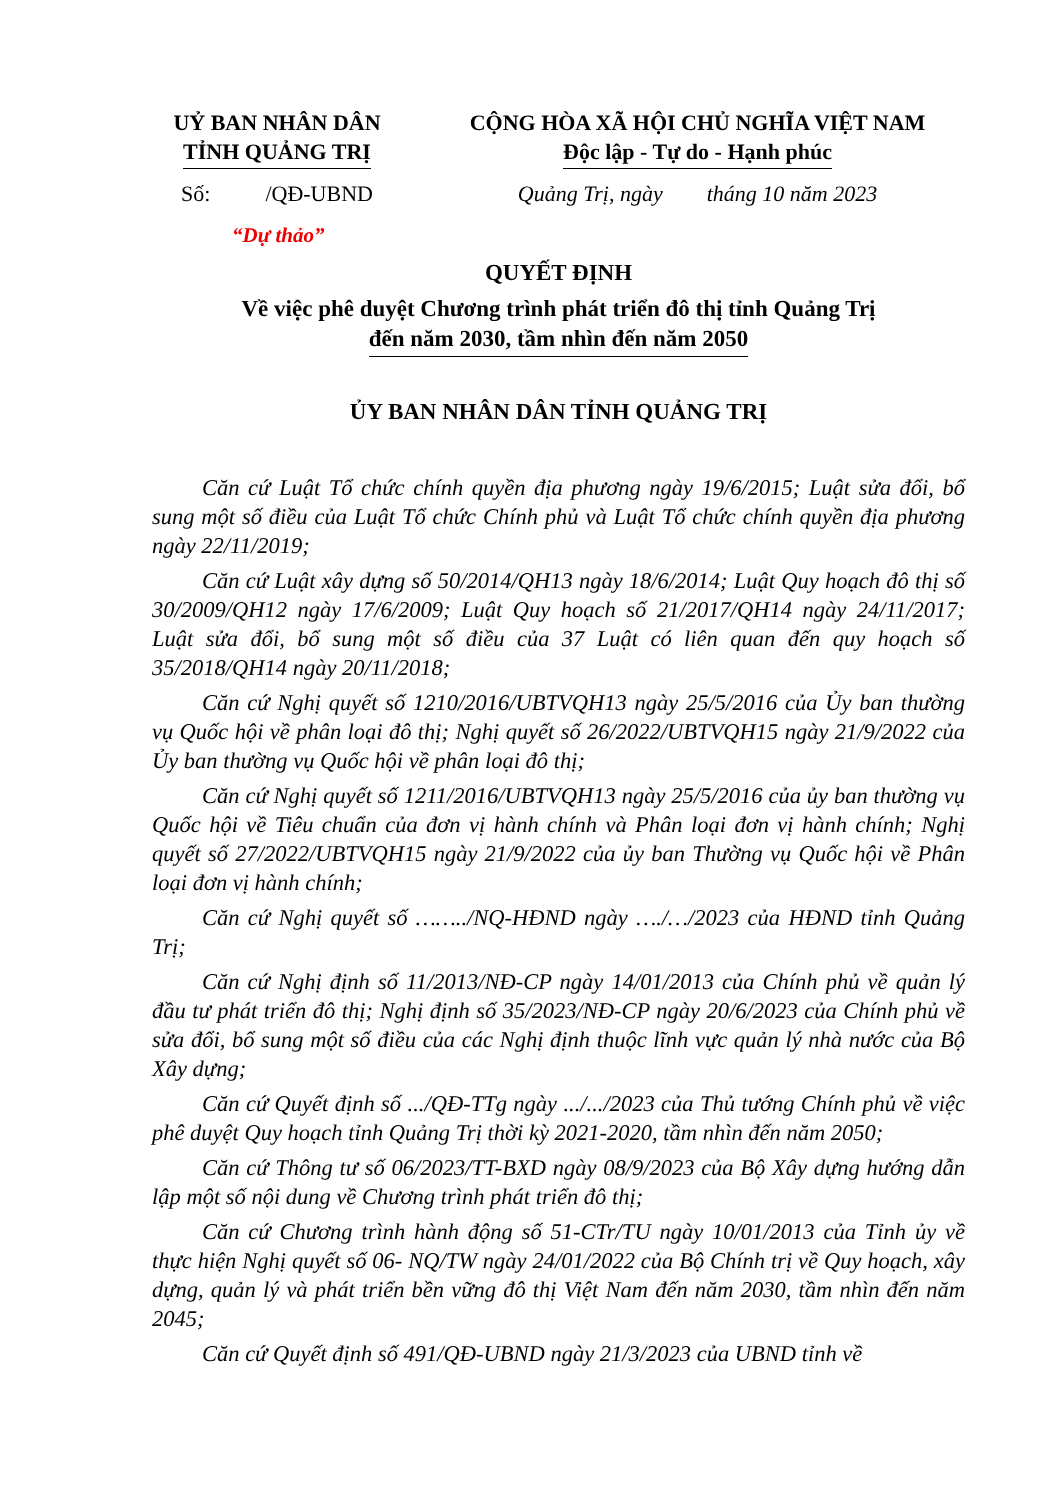UỶ BAN NHÂN DÂN
TỈNH QUẢNG TRỊ
CỘNG HÒA XÃ HỘI CHỦ NGHĨA VIỆT NAM
Độc lập - Tự do - Hạnh phúc
Số: /QĐ-UBND
Quảng Trị, ngày tháng 10 năm 2023
“Dự thảo”
QUYẾT ĐỊNH
Về việc phê duyệt Chương trình phát triển đô thị tỉnh Quảng Trị
đến năm 2030, tầm nhìn đến năm 2050
ỦY BAN NHÂN DÂN TỈNH QUẢNG TRỊ
Căn cứ Luật Tổ chức chính quyền địa phương ngày 19/6/2015; Luật sửa đổi, bổ sung một số điều của Luật Tổ chức Chính phủ và Luật Tổ chức chính quyền địa phương ngày 22/11/2019;
Căn cứ Luật xây dựng số 50/2014/QH13 ngày 18/6/2014; Luật Quy hoạch đô thị số 30/2009/QH12 ngày 17/6/2009; Luật Quy hoạch số 21/2017/QH14 ngày 24/11/2017; Luật sửa đổi, bổ sung một số điều của 37 Luật có liên quan đến quy hoạch số 35/2018/QH14 ngày 20/11/2018;
Căn cứ Nghị quyết số 1210/2016/UBTVQH13 ngày 25/5/2016 của Ủy ban thường vụ Quốc hội về phân loại đô thị; Nghị quyết số 26/2022/UBTVQH15 ngày 21/9/2022 của Ủy ban thường vụ Quốc hội về phân loại đô thị;
Căn cứ Nghị quyết số 1211/2016/UBTVQH13 ngày 25/5/2016 của ủy ban thường vụ Quốc hội về Tiêu chuẩn của đơn vị hành chính và Phân loại đơn vị hành chính; Nghị quyết số 27/2022/UBTVQH15 ngày 21/9/2022 của ủy ban Thường vụ Quốc hội về Phân loại đơn vị hành chính;
Căn cứ Nghị quyết số ……../NQ-HĐND ngày …./…/2023 của HĐND tỉnh Quảng Trị;
Căn cứ Nghị định số 11/2013/NĐ-CP ngày 14/01/2013 của Chính phủ về quản lý đầu tư phát triển đô thị; Nghị định số 35/2023/NĐ-CP ngày 20/6/2023 của Chính phủ về sửa đổi, bổ sung một số điều của các Nghị định thuộc lĩnh vực quản lý nhà nước của Bộ Xây dựng;
Căn cứ Quyết định số .../QĐ-TTg ngày .../.../2023 của Thủ tướng Chính phủ về việc phê duyệt Quy hoạch tỉnh Quảng Trị thời kỳ 2021-2020, tầm nhìn đến năm 2050;
Căn cứ Thông tư số 06/2023/TT-BXD ngày 08/9/2023 của Bộ Xây dựng hướng dẫn lập một số nội dung về Chương trình phát triển đô thị;
Căn cứ Chương trình hành động số 51-CTr/TU ngày 10/01/2013 của Tỉnh ủy về thực hiện Nghị quyết số 06- NQ/TW ngày 24/01/2022 của Bộ Chính trị về Quy hoạch, xây dựng, quản lý và phát triển bền vững đô thị Việt Nam đến năm 2030, tầm nhìn đến năm 2045;
Căn cứ Quyết định số 491/QĐ-UBND ngày 21/3/2023 của UBND tỉnh về